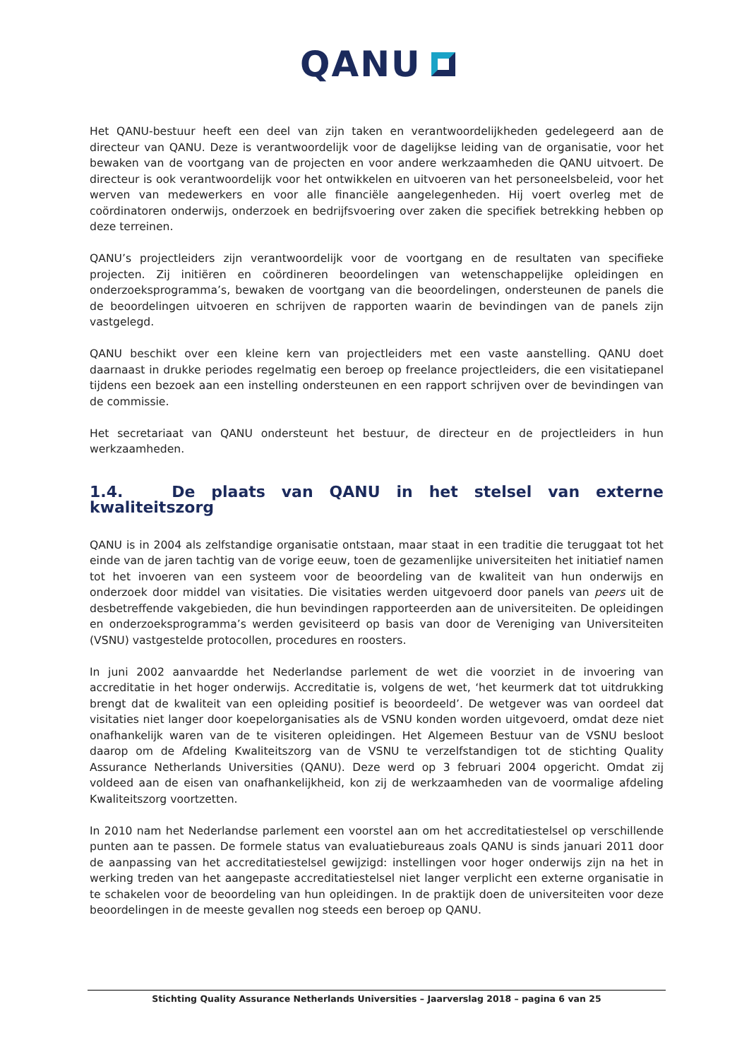QANU
Het QANU-bestuur heeft een deel van zijn taken en verantwoordelijkheden gedelegeerd aan de directeur van QANU. Deze is verantwoordelijk voor de dagelijkse leiding van de organisatie, voor het bewaken van de voortgang van de projecten en voor andere werkzaamheden die QANU uitvoert. De directeur is ook verantwoordelijk voor het ontwikkelen en uitvoeren van het personeelsbeleid, voor het werven van medewerkers en voor alle financiële aangelegenheden. Hij voert overleg met de coördinatoren onderwijs, onderzoek en bedrijfsvoering over zaken die specifiek betrekking hebben op deze terreinen.
QANU’s projectleiders zijn verantwoordelijk voor de voortgang en de resultaten van specifieke projecten. Zij initiëren en coördineren beoordelingen van wetenschappelijke opleidingen en onderzoeksprogramma’s, bewaken de voortgang van die beoordelingen, ondersteunen de panels die de beoordelingen uitvoeren en schrijven de rapporten waarin de bevindingen van de panels zijn vastgelegd.
QANU beschikt over een kleine kern van projectleiders met een vaste aanstelling. QANU doet daarnaast in drukke periodes regelmatig een beroep op freelance projectleiders, die een visitatiepanel tijdens een bezoek aan een instelling ondersteunen en een rapport schrijven over de bevindingen van de commissie.
Het secretariaat van QANU ondersteunt het bestuur, de directeur en de projectleiders in hun werkzaamheden.
1.4. De plaats van QANU in het stelsel van externe kwaliteitszorg
QANU is in 2004 als zelfstandige organisatie ontstaan, maar staat in een traditie die teruggaat tot het einde van de jaren tachtig van de vorige eeuw, toen de gezamenlijke universiteiten het initiatief namen tot het invoeren van een systeem voor de beoordeling van de kwaliteit van hun onderwijs en onderzoek door middel van visitaties. Die visitaties werden uitgevoerd door panels van peers uit de desbetreffende vakgebieden, die hun bevindingen rapporteerden aan de universiteiten. De opleidingen en onderzoeksprogramma’s werden gevisiteerd op basis van door de Vereniging van Universiteiten (VSNU) vastgestelde protocollen, procedures en roosters.
In juni 2002 aanvaardde het Nederlandse parlement de wet die voorziet in de invoering van accreditatie in het hoger onderwijs. Accreditatie is, volgens de wet, ‘het keurmerk dat tot uitdrukking brengt dat de kwaliteit van een opleiding positief is beoordeeld’. De wetgever was van oordeel dat visitaties niet langer door koepelorganisaties als de VSNU konden worden uitgevoerd, omdat deze niet onafhankelijk waren van de te visiteren opleidingen. Het Algemeen Bestuur van de VSNU besloot daarop om de Afdeling Kwaliteitszorg van de VSNU te verzelfstandigen tot de stichting Quality Assurance Netherlands Universities (QANU). Deze werd op 3 februari 2004 opgericht. Omdat zij voldeed aan de eisen van onafhankelijkheid, kon zij de werkzaamheden van de voormalige afdeling Kwaliteitszorg voortzetten.
In 2010 nam het Nederlandse parlement een voorstel aan om het accreditatiestelsel op verschillende punten aan te passen. De formele status van evaluatiebureaus zoals QANU is sinds januari 2011 door de aanpassing van het accreditatiestelsel gewijzigd: instellingen voor hoger onderwijs zijn na het in werking treden van het aangepaste accreditatiestelsel niet langer verplicht een externe organisatie in te schakelen voor de beoordeling van hun opleidingen. In de praktijk doen de universiteiten voor deze beoordelingen in de meeste gevallen nog steeds een beroep op QANU.
Stichting Quality Assurance Netherlands Universities – Jaarverslag 2018 – pagina 6 van 25